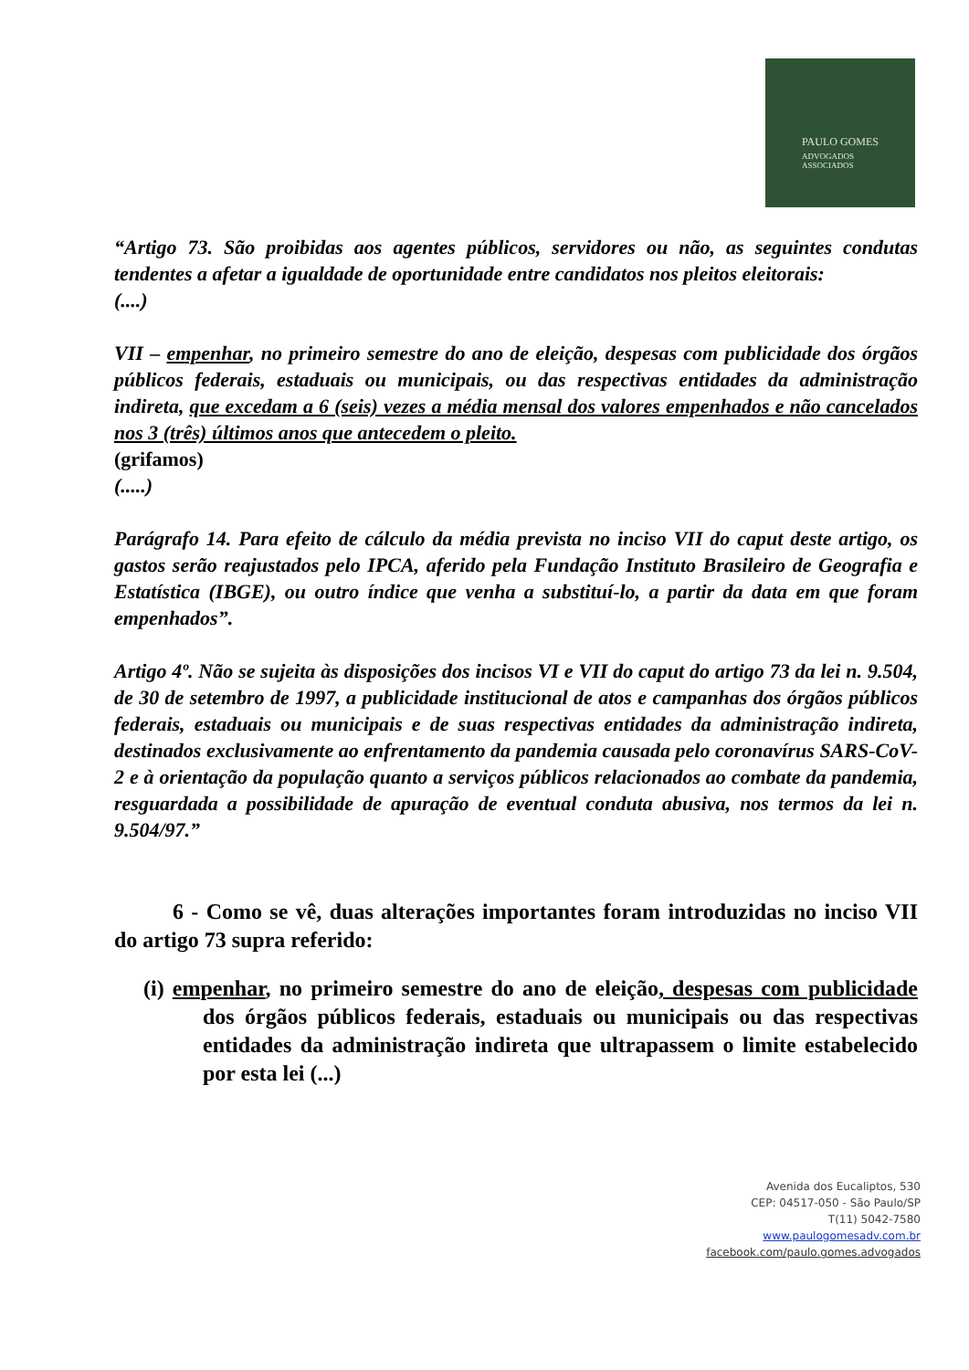PAULO GOMES
ADVOGADOS
ASSOCIADOS
“Artigo 73. São proibidas aos agentes públicos, servidores ou não, as seguintes condutas tendentes a afetar a igualdade de oportunidade entre candidatos nos pleitos eleitorais:
(....)
VII – empenhar, no primeiro semestre do ano de eleição, despesas com publicidade dos órgãos públicos federais, estaduais ou municipais, ou das respectivas entidades da administração indireta, que excedam a 6 (seis) vezes a média mensal dos valores empenhados e não cancelados nos 3 (três) últimos anos que antecedem o pleito.
(grifamos)
(.....)
Parágrafo 14. Para efeito de cálculo da média prevista no inciso VII do caput deste artigo, os gastos serão reajustados pelo IPCA, aferido pela Fundação Instituto Brasileiro de Geografia e Estatística (IBGE), ou outro índice que venha a substituí-lo, a partir da data em que foram empenhados”.
Artigo 4º. Não se sujeita às disposições dos incisos VI e VII do caput do artigo 73 da lei n. 9.504, de 30 de setembro de 1997, a publicidade institucional de atos e campanhas dos órgãos públicos federais, estaduais ou municipais e de suas respectivas entidades da administração indireta, destinados exclusivamente ao enfrentamento da pandemia causada pelo coronavírus SARS-CoV-2 e à orientação da população quanto a serviços públicos relacionados ao combate da pandemia, resguardada a possibilidade de apuração de eventual conduta abusiva, nos termos da lei n. 9.504/97.”
6 - Como se vê, duas alterações importantes foram introduzidas no inciso VII do artigo 73 supra referido:
(i) empenhar, no primeiro semestre do ano de eleição, despesas com publicidade dos órgãos públicos federais, estaduais ou municipais ou das respectivas entidades da administração indireta que ultrapassem o limite estabelecido por esta lei (...)
Avenida dos Eucaliptos, 530
CEP: 04517-050 - São Paulo/SP
T(11) 5042-7580
www.paulogomesadv.com.br
facebook.com/paulo.gomes.advogados